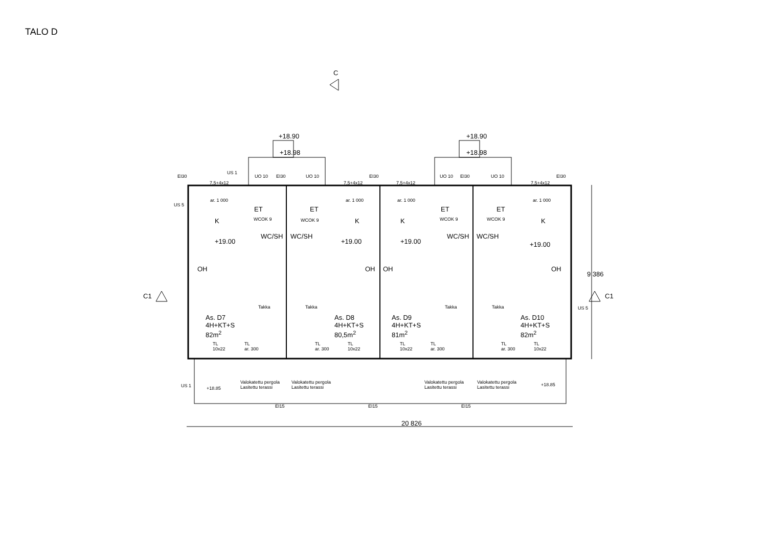TALO D
C
+18.90 +18.90
+18.98 +18.98
C1 C1
9 386
20 826
As. D7
4H+KT+S
82m<sup>2</sup>
As. D8
4H+KT+S
80,5m<sup>2</sup>
As. D9
4H+KT+S
81m<sup>2</sup>
As. D10
4H+KT+S
82m<sup>2</sup>
K K K K
+19.00 +19.00 +19.00 +19.00
WC/SH WC/SH WC/SH WC/SH
ET ET ET ET
WCOK 9 WCOK 9 WCOK 9 WCOK 9
OH OH OH OH
Valokatettu pergola
Lasitettu terassi
Valokatettu pergola
Lasitettu terassi
Valokatettu pergola
Lasitettu terassi
Valokatettu pergola
Lasitettu terassi
+18.85
+18.85
7,5+4x12 7,5+4x12 7,5+4x12 7,5+4x12
US 1
US 5
US 5
US 1
UO 10 UO 10 UO 10 UO 10
TL
10x22
TL
ar. 300
TL
ar. 300
TL
10x22
TL
10x22
TL
ar. 300
TL
ar. 300
TL
10x22
ar. 1 000 ar. 1 000 ar. 1 000 ar. 1 000
Takka Takka Takka Takka
EI30 EI30 EI30 EI30 EI30
EI15 EI15 EI15